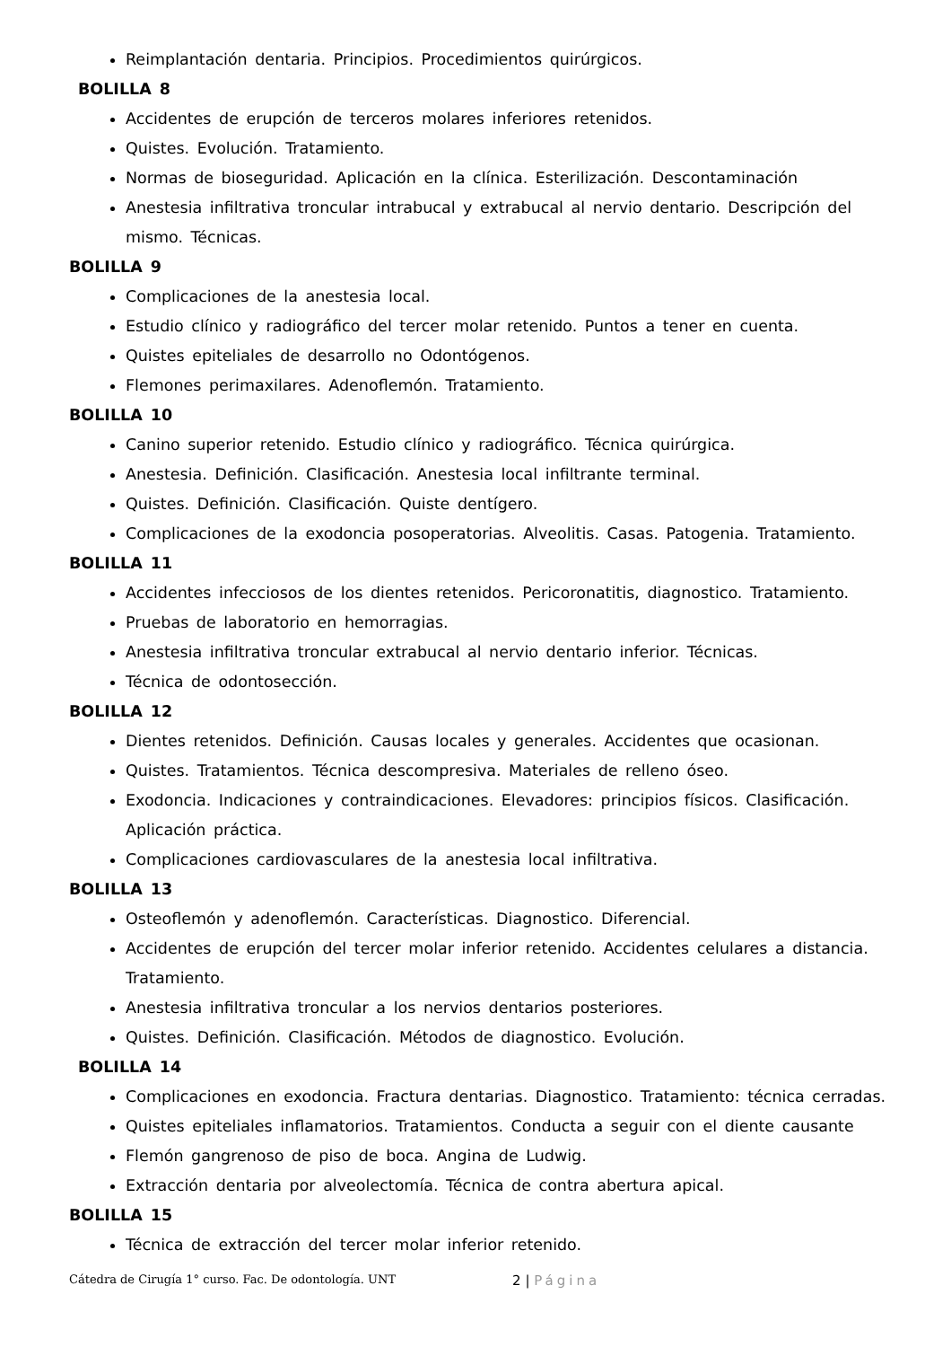Reimplantación dentaria. Principios. Procedimientos quirúrgicos.
BOLILLA 8
Accidentes de erupción de terceros molares inferiores retenidos.
Quistes. Evolución. Tratamiento.
Normas de bioseguridad. Aplicación en la clínica. Esterilización. Descontaminación
Anestesia infiltrativa troncular intrabucal y extrabucal al nervio dentario. Descripción del mismo. Técnicas.
BOLILLA 9
Complicaciones de la anestesia local.
Estudio clínico y radiográfico del tercer molar retenido. Puntos a tener en cuenta.
Quistes epiteliales de desarrollo no Odontógenos.
Flemones perimaxilares. Adenoflemón. Tratamiento.
BOLILLA 10
Canino superior retenido. Estudio clínico y radiográfico. Técnica quirúrgica.
Anestesia. Definición. Clasificación. Anestesia local infiltrante terminal.
Quistes. Definición. Clasificación. Quiste dentígero.
Complicaciones de la exodoncia posoperatorias. Alveolitis. Casas. Patogenia. Tratamiento.
BOLILLA 11
Accidentes infecciosos de los dientes retenidos. Pericoronatitis, diagnostico. Tratamiento.
Pruebas de laboratorio en hemorragias.
Anestesia infiltrativa troncular extrabucal al nervio dentario inferior. Técnicas.
Técnica de odontosección.
BOLILLA 12
Dientes retenidos. Definición. Causas locales y generales. Accidentes que ocasionan.
Quistes. Tratamientos. Técnica descompresiva. Materiales de relleno óseo.
Exodoncia. Indicaciones y contraindicaciones. Elevadores: principios físicos. Clasificación. Aplicación práctica.
Complicaciones cardiovasculares de la anestesia local infiltrativa.
BOLILLA 13
Osteoflemón y adenoflemón. Características. Diagnostico. Diferencial.
Accidentes de erupción del tercer molar inferior retenido. Accidentes celulares a distancia. Tratamiento.
Anestesia infiltrativa troncular a los nervios dentarios posteriores.
Quistes. Definición. Clasificación. Métodos de diagnostico. Evolución.
BOLILLA 14
Complicaciones en exodoncia. Fractura dentarias. Diagnostico. Tratamiento: técnica cerradas.
Quistes epiteliales inflamatorios. Tratamientos. Conducta a seguir con el diente causante
Flemón gangrenoso de piso de boca. Angina de Ludwig.
Extracción dentaria por alveolectomía. Técnica de contra abertura apical.
BOLILLA 15
Técnica de extracción del tercer molar inferior retenido.
Cátedra de Cirugía 1° curso. Fac. De odontología. UNT 2 | Página